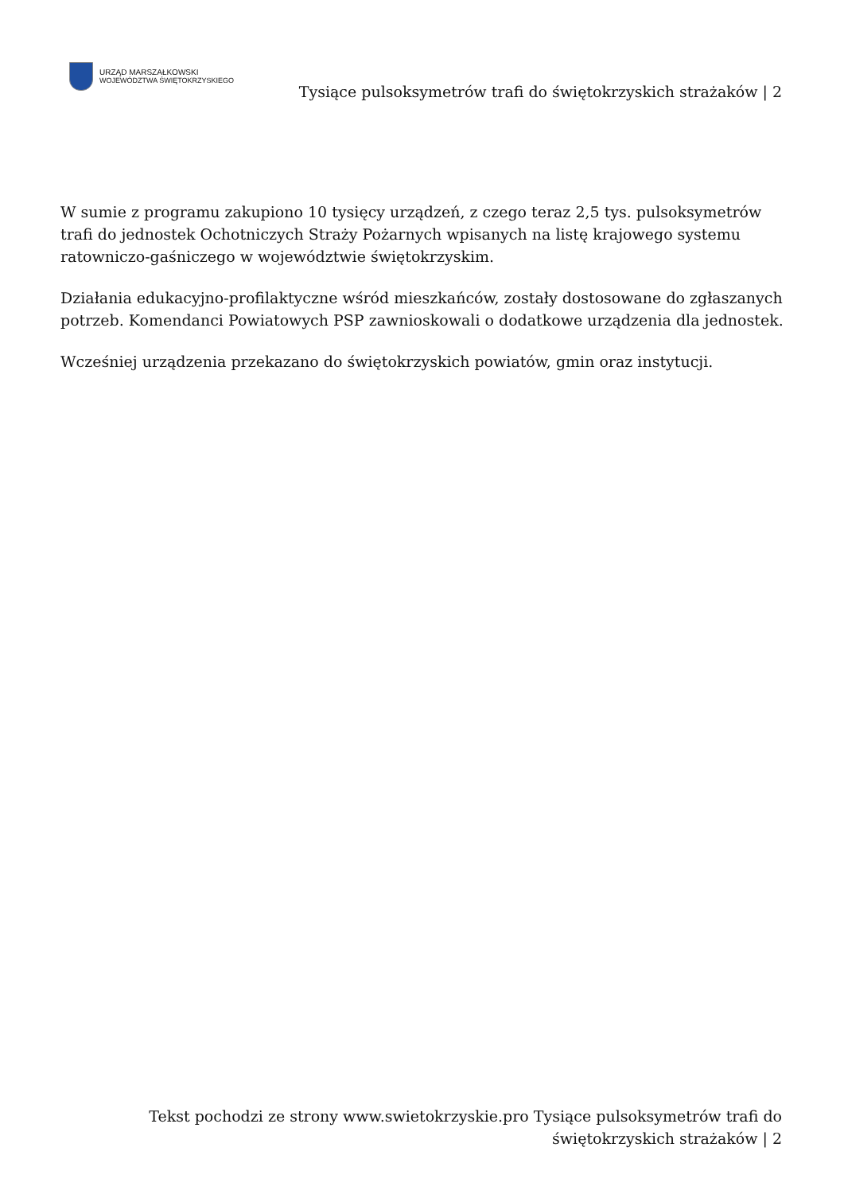URZĄD MARSZAŁKOWSKI
WOJEWÓDZTWA ŚWIĘTOKRZYSKIEGO
Tysiące pulsoksymetrów trafi do świętokrzyskich strażaków | 2
W sumie z programu zakupiono 10 tysięcy urządzeń, z czego teraz 2,5 tys. pulsoksymetrów trafi do jednostek Ochotniczych Straży Pożarnych wpisanych na listę krajowego systemu ratowniczo-gaśniczego w województwie świętokrzyskim.
Działania edukacyjno-profilaktyczne wśród mieszkańców, zostały dostosowane do zgłaszanych potrzeb. Komendanci Powiatowych PSP zawnioskowali o dodatkowe urządzenia dla jednostek.
Wcześniej urządzenia przekazano do świętokrzyskich powiatów, gmin oraz instytucji.
Tekst pochodzi ze strony www.swietokrzyskie.pro Tysiące pulsoksymetrów trafi do świętokrzyskich strażaków | 2